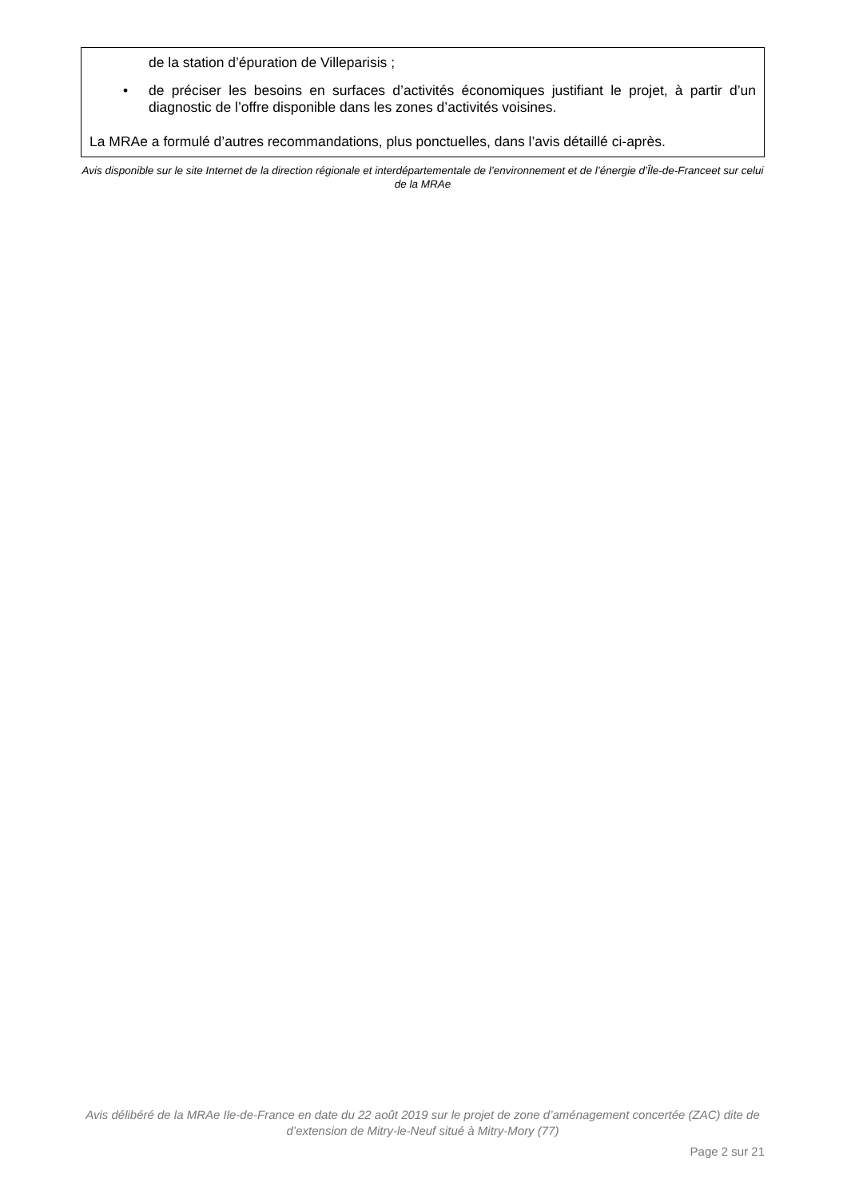de la station d’épuration de Villeparisis ;
• de préciser les besoins en surfaces d’activités économiques justifiant le projet, à partir d’un diagnostic de l’offre disponible dans les zones d’activités voisines.
La MRAe a formulé d’autres recommandations, plus ponctuelles, dans l’avis détaillé ci-après.
Avis disponible sur le site Internet de la direction régionale et interdépartementale de l’environnement et de l’énergie d’Île-de-Franceet sur celui de la MRAe
Avis délibéré de la MRAe Ile-de-France en date du 22 août 2019 sur le projet de zone d’aménagement concertée (ZAC) dite de d’extension de Mitry-le-Neuf situé à Mitry-Mory (77)
Page 2 sur 21